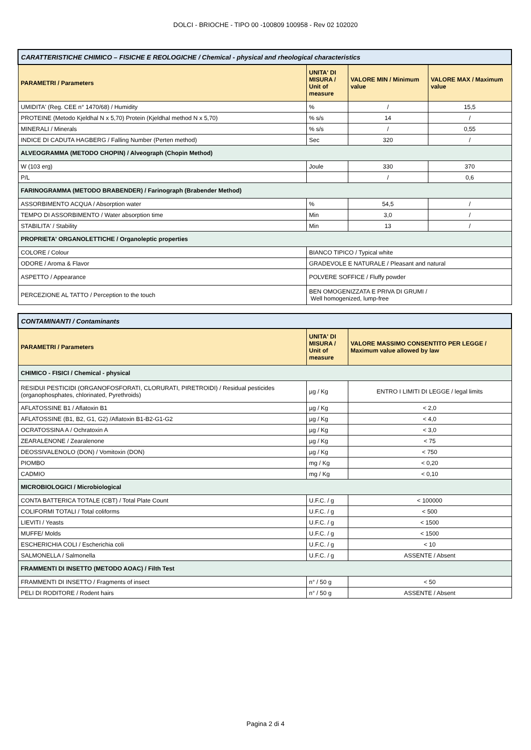DOLCI - BRIOCHE - TIPO 00 -100809 100958 - Rev 02 102020
| CARATTERISTICHE CHIMICO – FISICHE E REOLOGICHE / Chemical - physical and rheological characteristics | | | |
| PARAMETRI / Parameters | UNITA' DI MISURA / Unit of measure | VALORE MIN / Minimum value | VALORE MAX / Maximum value |
| UMIDITA' (Reg. CEE n° 1470/68) / Humidity | % | / | 15,5 |
| PROTEINE (Metodo Kjeldhal N x 5,70) Protein (Kjeldhal method N x 5,70) | % s/s | 14 | / |
| MINERALI / Minerals | % s/s | / | 0,55 |
| INDICE DI CADUTA HAGBERG / Falling Number (Perten method) | Sec | 320 | / |
| ALVEOGRAMMA (METODO CHOPIN) / Alveograph (Chopin Method) | | | |
| W (103 erg) | Joule | 330 | 370 |
| P/L | | / | 0,6 |
| FARINOGRAMMA (METODO BRABENDER) / Farinograph (Brabender Method) | | | |
| ASSORBIMENTO ACQUA / Absorption water | % | 54,5 | / |
| TEMPO DI ASSORBIMENTO / Water absorption time | Min | 3,0 | / |
| STABILITA' / Stability | Min | 13 | / |
| PROPRIETA' ORGANOLETTICHE / Organoleptic properties | | | |
| COLORE / Colour | BIANCO TIPICO / Typical white | | |
| ODORE / Aroma & Flavor | GRADEVOLE E NATURALE / Pleasant and natural | | |
| ASPETTO / Appearance | POLVERE SOFFICE / Fluffy powder | | |
| PERCEZIONE AL TATTO / Perception to the touch | BEN OMOGENIZZATA E PRIVA DI GRUMI / Well homogenized, lump-free | | |
| CONTAMINANTI / Contaminants | | |
| PARAMETRI / Parameters | UNITA' DI MISURA / Unit of measure | VALORE MASSIMO CONSENTITO PER LEGGE / Maximum value allowed by law |
| CHIMICO - FISICI / Chemical - physical | | |
| RESIDUI PESTICIDI (ORGANOFOSFORATI, CLORURATI, PIRETROIDI) / Residual pesticides (organophosphates, chlorinated, Pyrethroids) | µg / Kg | ENTRO I LIMITI DI LEGGE / legal limits |
| AFLATOSSINE B1 / Aflatoxin B1 | µg / Kg | < 2,0 |
| AFLATOSSINE (B1, B2, G1, G2) /Aflatoxin B1-B2-G1-G2 | µg / Kg | < 4,0 |
| OCRATOSSINA A / Ochratoxin A | µg / Kg | < 3,0 |
| ZEARALENONE / Zearalenone | µg / Kg | < 75 |
| DEOSSIVALENOLO (DON) / Vomitoxin (DON) | µg / Kg | < 750 |
| PIOMBO | mg / Kg | < 0,20 |
| CADMIO | mg / Kg | < 0,10 |
| MICROBIOLOGICI / Microbiological | | |
| CONTA BATTERICA TOTALE (CBT) / Total Plate Count | U.F.C. / g | < 100000 |
| COLIFORMI TOTALI / Total coliforms | U.F.C. / g | < 500 |
| LIEVITI / Yeasts | U.F.C. / g | < 1500 |
| MUFFE/ Molds | U.F.C. / g | < 1500 |
| ESCHERICHIA COLI / Escherichia coli | U.F.C. / g | < 10 |
| SALMONELLA / Salmonella | U.F.C. / g | ASSENTE / Absent |
| FRAMMENTI DI INSETTO (METODO AOAC) / Filth Test | | |
| FRAMMENTI DI INSETTO / Fragments of insect | n° / 50 g | < 50 |
| PELI DI RODITORE / Rodent hairs | n° / 50 g | ASSENTE / Absent |
Pagina 2 di 4